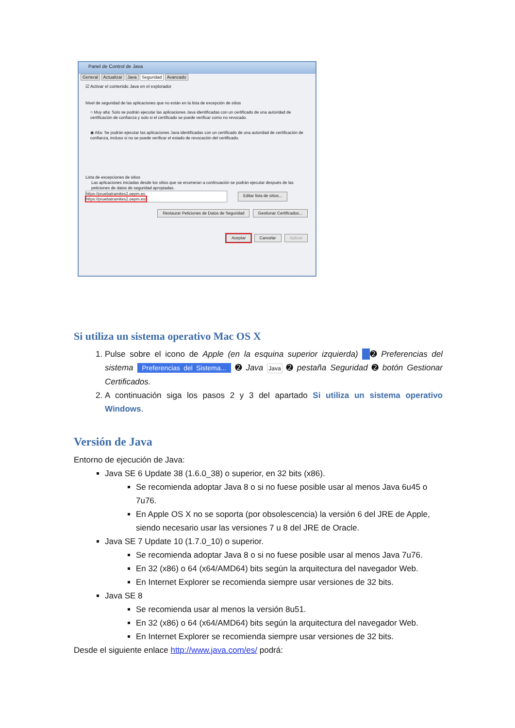Panel de Control de Java
General Actualizar Java Seguridad Avanzado
☑ Activar el contenido Java en el explorador
Nivel de seguridad de las aplicaciones que no están en la lista de excepción de sitios
○ Muy alta: Solo se podrán ejecutar las aplicaciones Java identificadas con un certificado de una autoridad de certificación de confianza y solo si el certificado se puede verificar como no revocado.
◉ Alta: Se podrán ejecutar las aplicaciones Java identificadas con un certificado de una autoridad de certificación de confianza, incluso si no se puede verificar el estado de revocación del certificado.
Lista de excepciones de sitios
Las aplicaciones iniciadas desde los sitios que se enumeran a continuación se podrán ejecutar después de las peticiones de datos de seguridad apropiadas.
https://pruebatramites2.oepm.es
https://pruebatramites2.oepm.es/
Editar lista de sitios...
Restaurar Peticiones de Datos de Seguridad Gestionar Certificados...
Aceptar Cancelar Aplicar
Si utiliza un sistema operativo Mac OS X
1. Pulse sobre el icono de Apple (en la esquina superior izquierda) ➋ Preferencias del sistema Preferencias del Sistema... ➋ Java Java ➋ pestaña Seguridad ➋ botón Gestionar Certificados.
2. A continuación siga los pasos 2 y 3 del apartado Si utiliza un sistema operativo Windows.
Versión de Java
Entorno de ejecución de Java:
Java SE 6 Update 38 (1.6.0_38) o superior, en 32 bits (x86).
Se recomienda adoptar Java 8 o si no fuese posible usar al menos Java 6u45 o 7u76.
En Apple OS X no se soporta (por obsolescencia) la versión 6 del JRE de Apple, siendo necesario usar las versiones 7 u 8 del JRE de Oracle.
Java SE 7 Update 10 (1.7.0_10) o superior.
Se recomienda adoptar Java 8 o si no fuese posible usar al menos Java 7u76.
En 32 (x86) o 64 (x64/AMD64) bits según la arquitectura del navegador Web.
En Internet Explorer se recomienda siempre usar versiones de 32 bits.
Java SE 8
Se recomienda usar al menos la versión 8u51.
En 32 (x86) o 64 (x64/AMD64) bits según la arquitectura del navegador Web.
En Internet Explorer se recomienda siempre usar versiones de 32 bits.
Desde el siguiente enlace http://www.java.com/es/ podrá: